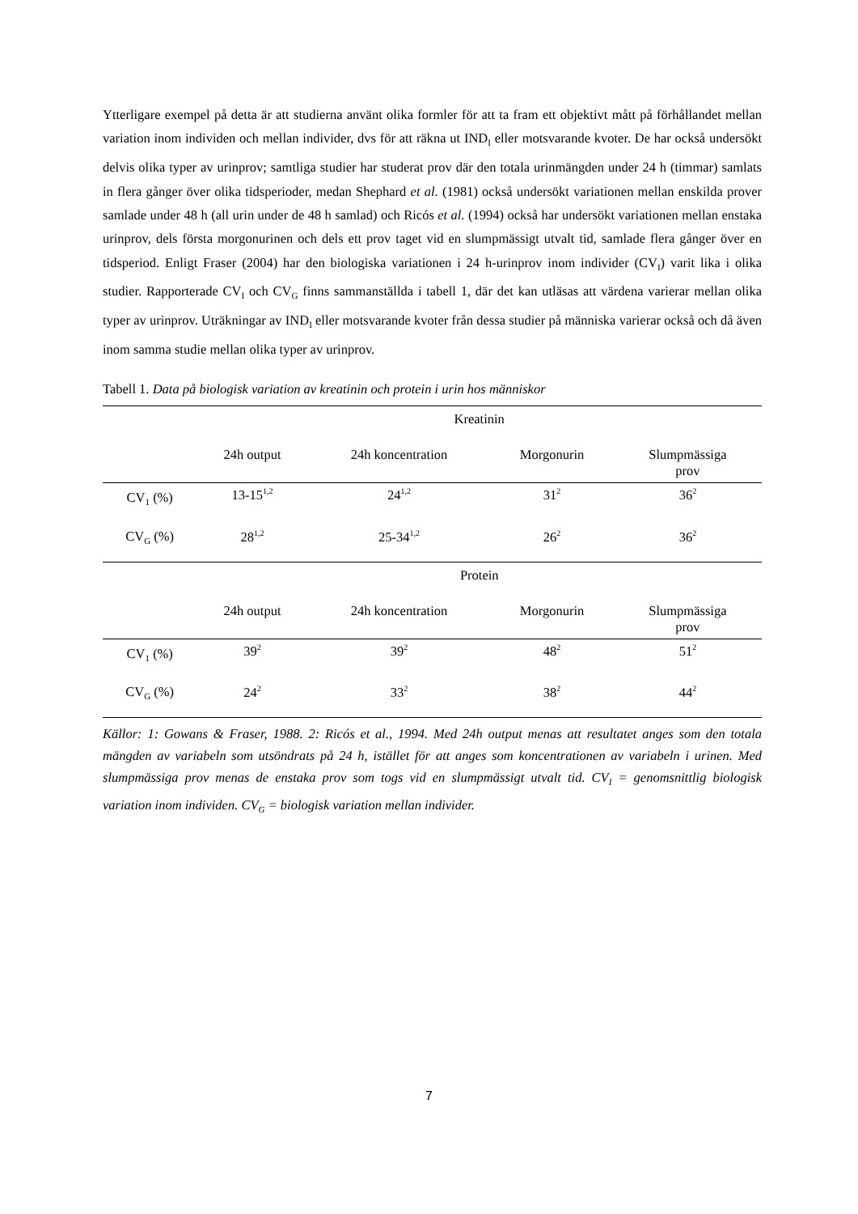Ytterligare exempel på detta är att studierna använt olika formler för att ta fram ett objektivt mått på förhållandet mellan variation inom individen och mellan individer, dvs för att räkna ut IND<sub>I</sub> eller motsvarande kvoter. De har också undersökt delvis olika typer av urinprov; samtliga studier har studerat prov där den totala urinmängden under 24 h (timmar) samlats in flera gånger över olika tidsperioder, medan Shephard et al. (1981) också undersökt variationen mellan enskilda prover samlade under 48 h (all urin under de 48 h samlad) och Ricós et al. (1994) också har undersökt variationen mellan enstaka urinprov, dels första morgonurinen och dels ett prov taget vid en slumpmässigt utvalt tid, samlade flera gånger över en tidsperiod. Enligt Fraser (2004) har den biologiska variationen i 24 h-urinprov inom individer (CV<sub>I</sub>) varit lika i olika studier. Rapporterade CV<sub>I</sub> och CV<sub>G</sub> finns sammanställda i tabell 1, där det kan utläsas att värdena varierar mellan olika typer av urinprov. Uträkningar av IND<sub>I</sub> eller motsvarande kvoter från dessa studier på människa varierar också och då även inom samma studie mellan olika typer av urinprov.
Tabell 1. Data på biologisk variation av kreatinin och protein i urin hos människor
| | Kreatinin | | | |
| | 24h output | 24h koncentration | Morgonurin | Slumpmässiga prov |
| CV<sub>1</sub> (%) | 13-15<sup>1,2</sup> | 24<sup>1,2</sup> | 31<sup>2</sup> | 36<sup>2</sup> |
| CV<sub>G</sub> (%) | 28<sup>1,2</sup> | 25-34<sup>1,2</sup> | 26<sup>2</sup> | 36<sup>2</sup> |
| | Protein | | | |
| | 24h output | 24h koncentration | Morgonurin | Slumpmässiga prov |
| CV<sub>1</sub> (%) | 39<sup>2</sup> | 39<sup>2</sup> | 48<sup>2</sup> | 51<sup>2</sup> |
| CV<sub>G</sub> (%) | 24<sup>2</sup> | 33<sup>2</sup> | 38<sup>2</sup> | 44<sup>2</sup> |
Källor: 1: Gowans & Fraser, 1988. 2: Ricós et al., 1994. Med 24h output menas att resultatet anges som den totala mängden av variabeln som utsöndrats på 24 h, istället för att anges som koncentrationen av variabeln i urinen. Med slumpmässiga prov menas de enstaka prov som togs vid en slumpmässigt utvalt tid. CV<sub>I</sub> = genomsnittlig biologisk variation inom individen. CV<sub>G</sub> = biologisk variation mellan individer.
7